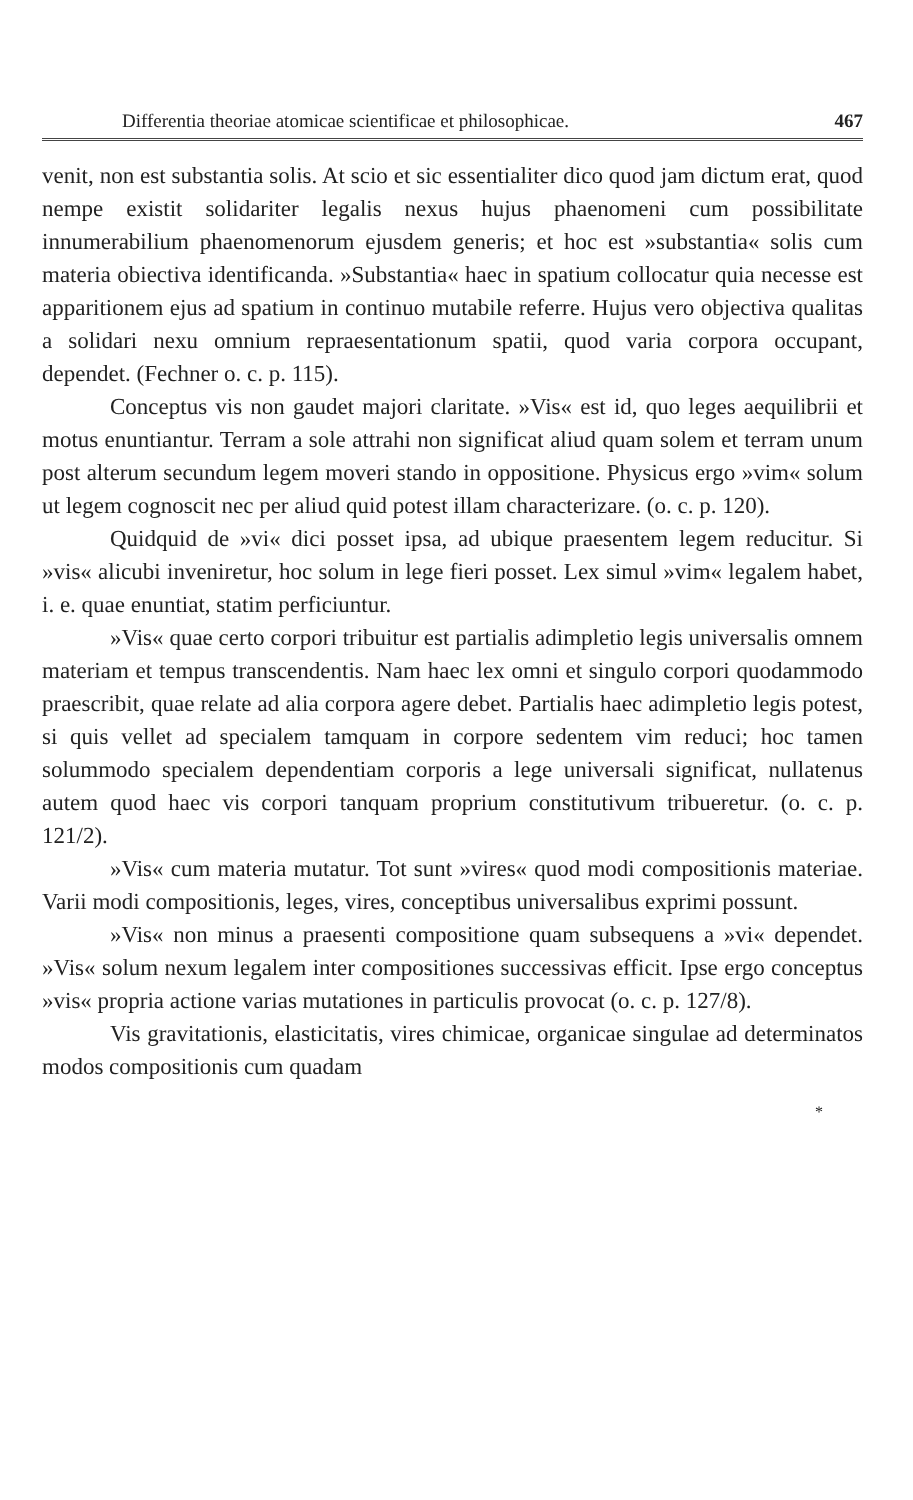Differentia theoriae atomicae scientificae et philosophicae. 467
venit, non est substantia solis. At scio et sic essentialiter dico quod jam dictum erat, quod nempe existit solidariter legalis nexus hujus phaenomeni cum possibilitate innumerabilium phaenomenorum ejusdem generis; et hoc est »substantia« solis cum materia obiectiva identificanda. »Substantia« haec in spatium collocatur quia necesse est apparitionem ejus ad spatium in continuo mutabile referre. Hujus vero objectiva qualitas a solidari nexu omnium repraesentationum spatii, quod varia corpora occupant, dependet. (Fechner o. c. p. 115).
Conceptus vis non gaudet majori claritate. »Vis« est id, quo leges aequilibrii et motus enuntiantur. Terram a sole attrahi non significat aliud quam solem et terram unum post alterum secundum legem moveri stando in oppositione. Physicus ergo »vim« solum ut legem cognoscit nec per aliud quid potest illam characterizare. (o. c. p. 120).
Quidquid de »vi« dici posset ipsa, ad ubique praesentem legem reducitur. Si »vis« alicubi inveniretur, hoc solum in lege fieri posset. Lex simul »vim« legalem habet, i. e. quae enuntiat, statim perficiuntur.
»Vis« quae certo corpori tribuitur est partialis adimpletio legis universalis omnem materiam et tempus transcendentis. Nam haec lex omni et singulo corpori quodammodo praescribit, quae relate ad alia corpora agere debet. Partialis haec adimpletio legis potest, si quis vellet ad specialem tamquam in corpore sedentem vim reduci; hoc tamen solummodo specialem dependentiam corporis a lege universali significat, nullatenus autem quod haec vis corpori tanquam proprium constitutivum tribueretur. (o. c. p. 121/2).
»Vis« cum materia mutatur. Tot sunt »vires« quod modi compositionis materiae. Varii modi compositionis, leges, vires, conceptibus universalibus exprimi possunt.
»Vis« non minus a praesenti compositione quam subsequens a »vi« dependet. »Vis« solum nexum legalem inter compositiones successivas efficit. Ipse ergo conceptus »vis« propria actione varias mutationes in particulis provocat (o. c. p. 127/8).
Vis gravitationis, elasticitatis, vires chimicae, organicae singulae ad determinatos modos compositionis cum quadam
*